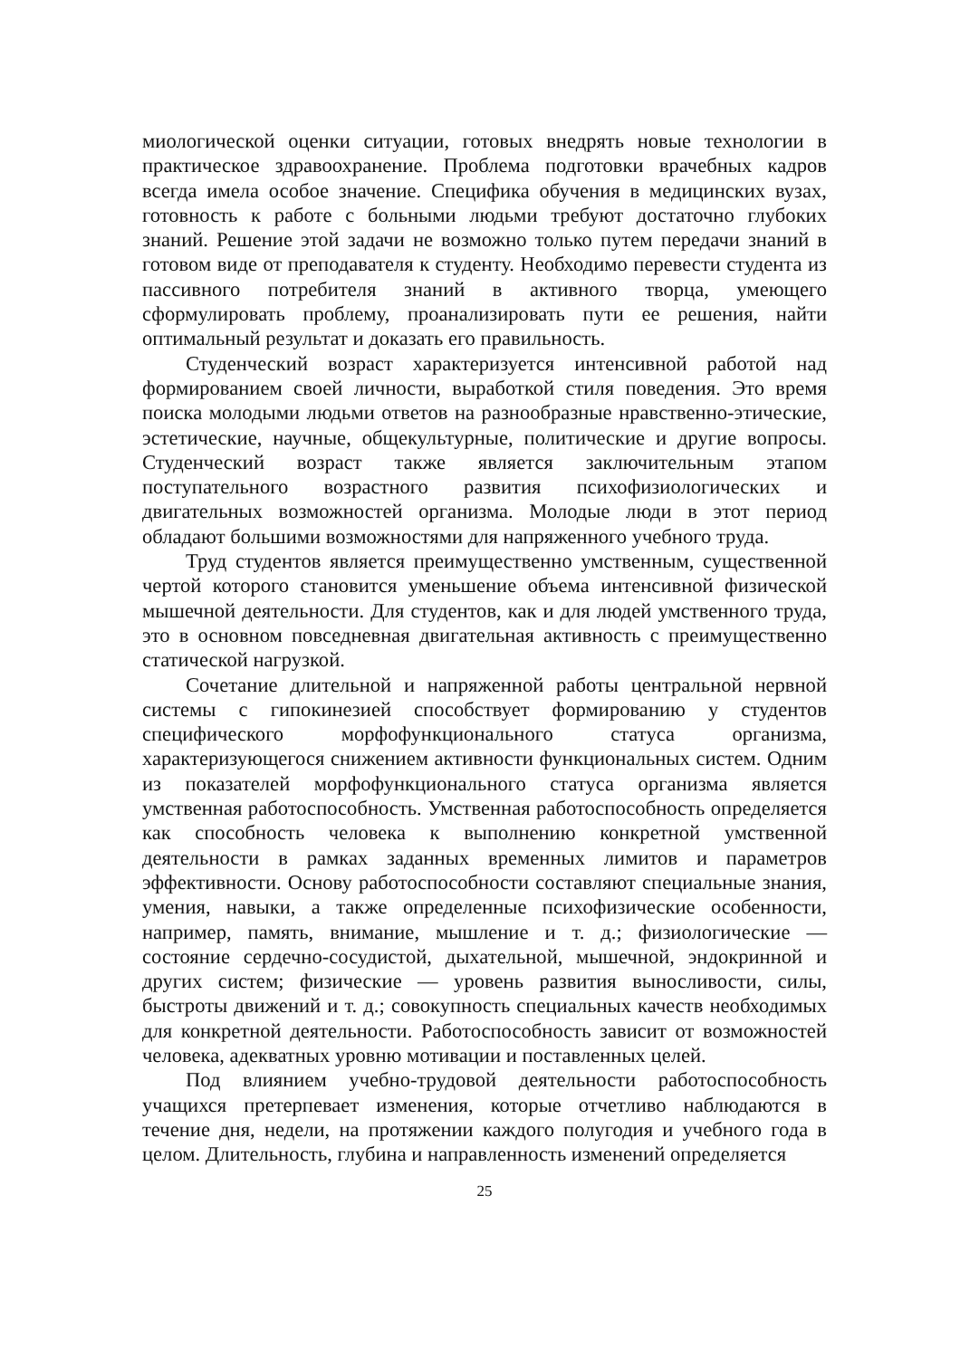миологической оценки ситуации, готовых внедрять новые технологии в практическое здравоохранение. Проблема подготовки врачебных кадров всегда имела особое значение. Специфика обучения в медицинских вузах, готовность к работе с больными людьми требуют достаточно глубоких знаний. Решение этой задачи не возможно только путем передачи знаний в готовом виде от преподавателя к студенту. Необходимо перевести студента из пассивного потребителя знаний в активного творца, умеющего сформулировать проблему, проанализировать пути ее решения, найти оптимальный результат и доказать его правильность.
Студенческий возраст характеризуется интенсивной работой над формированием своей личности, выработкой стиля поведения. Это время поиска молодыми людьми ответов на разнообразные нравственно-этические, эстетические, научные, общекультурные, политические и другие вопросы. Студенческий возраст также является заключительным этапом поступательного возрастного развития психофизиологических и двигательных возможностей организма. Молодые люди в этот период обладают большими возможностями для напряженного учебного труда.
Труд студентов является преимущественно умственным, существенной чертой которого становится уменьшение объема интенсивной физической мышечной деятельности. Для студентов, как и для людей умственного труда, это в основном повседневная двигательная активность с преимущественно статической нагрузкой.
Сочетание длительной и напряженной работы центральной нервной системы с гипокинезией способствует формированию у студентов специфического морфофункционального статуса организма, характеризующегося снижением активности функциональных систем. Одним из показателей морфофункционального статуса организма является умственная работоспособность. Умственная работоспособность определяется как способность человека к выполнению конкретной умственной деятельности в рамках заданных временных лимитов и параметров эффективности. Основу работоспособности составляют специальные знания, умения, навыки, а также определенные психофизические особенности, например, память, внимание, мышление и т. д.; физиологические — состояние сердечно-сосудистой, дыхательной, мышечной, эндокринной и других систем; физические — уровень развития выносливости, силы, быстроты движений и т. д.; совокупность специальных качеств необходимых для конкретной деятельности. Работоспособность зависит от возможностей человека, адекватных уровню мотивации и поставленных целей.
Под влиянием учебно-трудовой деятельности работоспособность учащихся претерпевает изменения, которые отчетливо наблюдаются в течение дня, недели, на протяжении каждого полугодия и учебного года в целом. Длительность, глубина и направленность изменений определяется
25